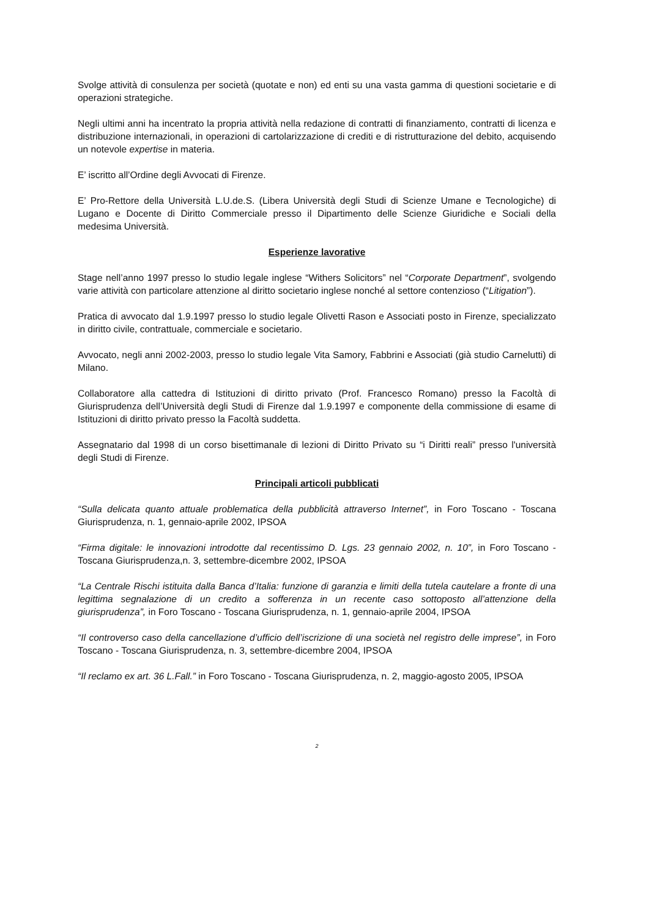Svolge attività di consulenza per società (quotate e non) ed enti su una vasta gamma di questioni societarie e di operazioni strategiche.
Negli ultimi anni ha incentrato la propria attività nella redazione di contratti di finanziamento, contratti di licenza e distribuzione internazionali, in operazioni di cartolarizzazione di crediti e di ristrutturazione del debito, acquisendo un notevole expertise in materia.
E’ iscritto all’Ordine degli Avvocati di Firenze.
E’ Pro-Rettore della Università L.U.de.S. (Libera Università degli Studi di Scienze Umane e Tecnologiche) di Lugano e Docente di Diritto Commerciale presso il Dipartimento delle Scienze Giuridiche e Sociali della medesima Università.
Esperienze lavorative
Stage nell’anno 1997 presso lo studio legale inglese “Withers Solicitors” nel “Corporate Department”, svolgendo varie attività con particolare attenzione al diritto societario inglese nonché al settore contenzioso (“Litigation”).
Pratica di avvocato dal 1.9.1997 presso lo studio legale Olivetti Rason e Associati posto in Firenze, specializzato in diritto civile, contrattuale, commerciale e societario.
Avvocato, negli anni 2002-2003, presso lo studio legale Vita Samory, Fabbrini e Associati (già studio Carnelutti) di Milano.
Collaboratore alla cattedra di Istituzioni di diritto privato (Prof. Francesco Romano) presso la Facoltà di Giurisprudenza dell’Università degli Studi di Firenze dal 1.9.1997 e componente della commissione di esame di Istituzioni di diritto privato presso la Facoltà suddetta.
Assegnatario dal 1998 di un corso bisettimanale di lezioni di Diritto Privato su “i Diritti reali” presso l'università degli Studi di Firenze.
Principali articoli pubblicati
“Sulla delicata quanto attuale problematica della pubblicità attraverso Internet”, in Foro Toscano - Toscana Giurisprudenza, n. 1, gennaio-aprile 2002, IPSOA
“Firma digitale: le innovazioni introdotte dal recentissimo D. Lgs. 23 gennaio 2002, n. 10”, in Foro Toscano - Toscana Giurisprudenza,n. 3, settembre-dicembre 2002, IPSOA
“La Centrale Rischi istituita dalla Banca d’Italia: funzione di garanzia e limiti della tutela cautelare a fronte di una legittima segnalazione di un credito a sofferenza in un recente caso sottoposto all’attenzione della giurisprudenza”, in Foro Toscano - Toscana Giurisprudenza, n. 1, gennaio-aprile 2004, IPSOA
“Il controverso caso della cancellazione d’ufficio dell’iscrizione di una società nel registro delle imprese”, in Foro Toscano - Toscana Giurisprudenza, n. 3, settembre-dicembre 2004, IPSOA
“Il reclamo ex art. 36 L.Fall.” in Foro Toscano - Toscana Giurisprudenza, n. 2, maggio-agosto 2005, IPSOA
2